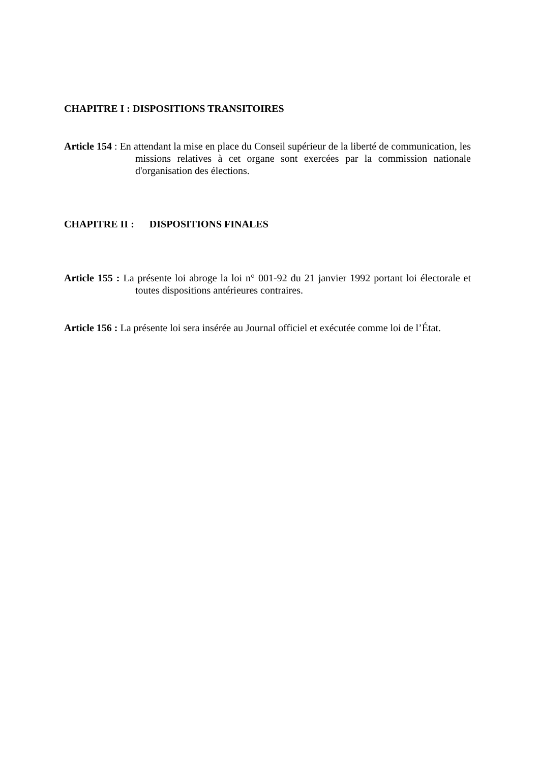CHAPITRE I : DISPOSITIONS TRANSITOIRES
Article 154 : En attendant la mise en place du Conseil supérieur de la liberté de communication, les missions relatives à cet organe sont exercées par la commission nationale d'organisation des élections.
CHAPITRE II : DISPOSITIONS FINALES
Article 155 : La présente loi abroge la loi n° 001-92 du 21 janvier 1992 portant loi électorale et toutes dispositions antérieures contraires.
Article 156 : La présente loi sera insérée au Journal officiel et exécutée comme loi de l’État.